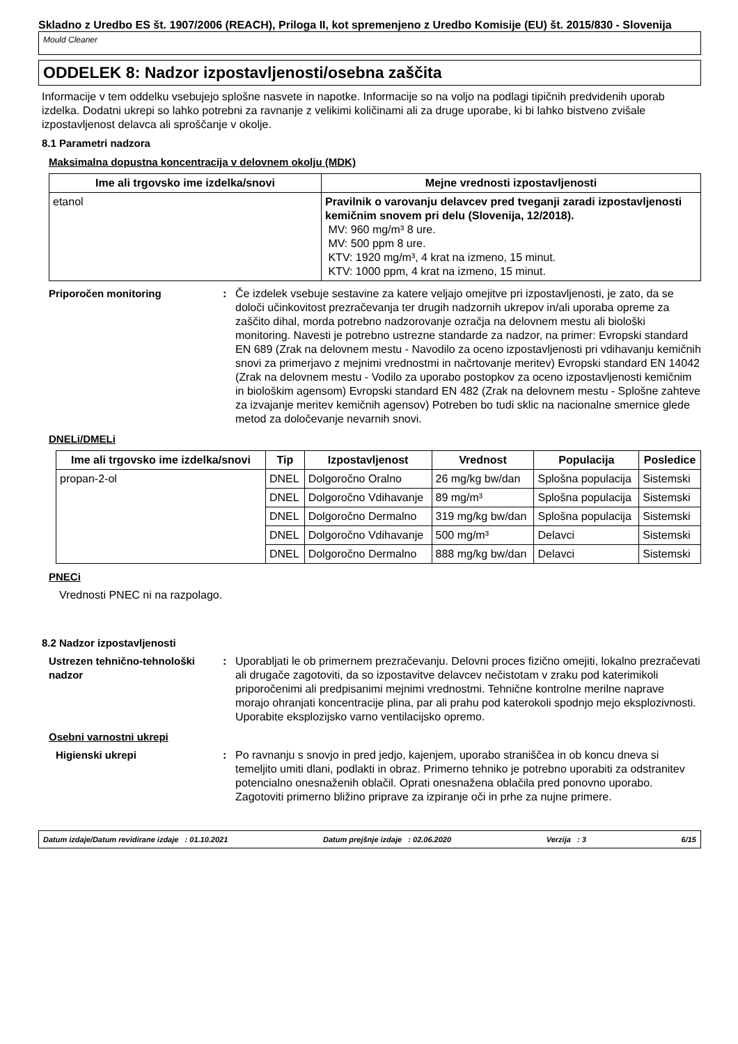Skladno z Uredbo ES št. 1907/2006 (REACH), Priloga II, kot spremenjeno z Uredbo Komisije (EU) št. 2015/830 - Slovenija
Mould Cleaner
ODDELEK 8: Nadzor izpostavljenosti/osebna zaščita
Informacije v tem oddelku vsebujejo splošne nasvete in napotke. Informacije so na voljo na podlagi tipičnih predvidenih uporab izdelka. Dodatni ukrepi so lahko potrebni za ravnanje z velikimi količinami ali za druge uporabe, ki bi lahko bistveno zvišale izpostavljenost delavca ali sproščanje v okolje.
8.1 Parametri nadzora
Maksimalna dopustna koncentracija v delovnem okolju (MDK)
| Ime ali trgovsko ime izdelka/snovi | Mejne vrednosti izpostavljenosti |
| --- | --- |
| etanol | Pravilnik o varovanju delavcev pred tveganji zaradi izpostavljenosti kemičnim snovem pri delu (Slovenija, 12/2018). MV: 960 mg/m³ 8 ure. MV: 500 ppm 8 ure. KTV: 1920 mg/m³, 4 krat na izmeno, 15 minut. KTV: 1000 ppm, 4 krat na izmeno, 15 minut. |
Priporočen monitoring : Če izdelek vsebuje sestavine za katere veljajo omejitve pri izpostavljenosti, je zato, da se določi učinkovitost prezračevanja ter drugih nadzornih ukrepov in/ali uporaba opreme za zaščito dihal, morda potrebno nadzorovanje ozračja na delovnem mestu ali biološki monitoring. Navesti je potrebno ustrezne standarde za nadzor, na primer: Evropski standard EN 689 (Zrak na delovnem mestu - Navodilo za oceno izpostavljenosti pri vdihavanju kemičnih snovi za primerjavo z mejnimi vrednostmi in načrtovanje meritev) Evropski standard EN 14042 (Zrak na delovnem mestu - Vodilo za uporabo postopkov za oceno izpostavljenosti kemičnim in biološkim agensom) Evropski standard EN 482 (Zrak na delovnem mestu - Splošne zahteve za izvajanje meritev kemičnih agensov) Potreben bo tudi sklic na nacionalne smernice glede metod za določevanje nevarnih snovi.
DNELi/DMELi
| Ime ali trgovsko ime izdelka/snovi | Tip | Izpostavljenost | Vrednost | Populacija | Posledice |
| --- | --- | --- | --- | --- | --- |
| propan-2-ol | DNEL | Dolgoročno Oralno | 26 mg/kg bw/dan | Splošna populacija | Sistemski |
| | DNEL | Dolgoročno Vdihavanje | 89 mg/m³ | Splošna populacija | Sistemski |
| | DNEL | Dolgoročno Dermalno | 319 mg/kg bw/dan | Splošna populacija | Sistemski |
| | DNEL | Dolgoročno Vdihavanje | 500 mg/m³ | Delavci | Sistemski |
| | DNEL | Dolgoročno Dermalno | 888 mg/kg bw/dan | Delavci | Sistemski |
PNECi
Vrednosti PNEC ni na razpolago.
8.2 Nadzor izpostavljenosti
Ustrezen tehnično-tehnološki nadzor
: Uporabljati le ob primernem prezračevanju. Delovni proces fizično omejiti, lokalno prezračevati ali drugače zagotoviti, da so izpostavitve delavcev nečistotam v zraku pod katerimikoli priporočenimi ali predpisanimi mejnimi vrednostmi. Tehnične kontrolne merilne naprave morajo ohranjati koncentracije plina, par ali prahu pod katerokoli spodnjo mejo eksplozivnosti. Uporabite eksplozijsko varno ventilacijsko opremo.
Osebni varnostni ukrepi
Higienski ukrepi : Po ravnanju s snovjo in pred jedjo, kajenjem, uporabo straniščea in ob koncu dneva si temeljito umiti dlani, podlakti in obraz. Primerno tehniko je potrebno uporabiti za odstranitev potencialno onesnaženih oblačil. Oprati onesnažena oblačila pred ponovno uporabo. Zagotoviti primerno bližino priprave za izpiranje oči in prhe za nujne primere.
Datum izdaje/Datum revidirane izdaje : 01.10.2021 Datum prejšnje izdaje : 02.06.2020 Verzija : 3 6/15